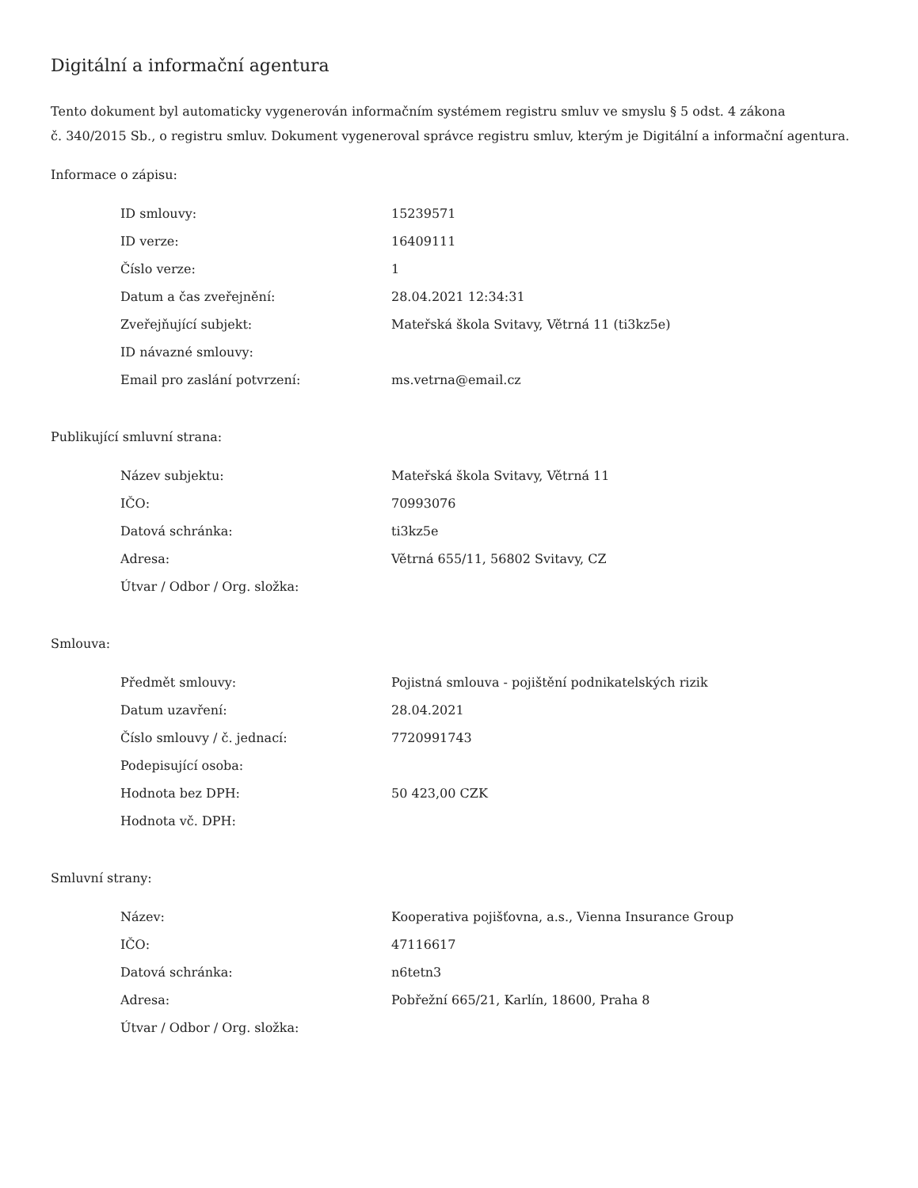Digitální a informační agentura
Tento dokument byl automaticky vygenerován informačním systémem registru smluv ve smyslu § 5 odst. 4 zákona
č. 340/2015 Sb., o registru smluv. Dokument vygeneroval správce registru smluv, kterým je Digitální a informační agentura.
Informace o zápisu:
| ID smlouvy: | 15239571 |
| ID verze: | 16409111 |
| Číslo verze: | 1 |
| Datum a čas zveřejnění: | 28.04.2021 12:34:31 |
| Zveřejňující subjekt: | Mateřská škola Svitavy, Větrná 11 (ti3kz5e) |
| ID návazné smlouvy: | |
| Email pro zaslání potvrzení: | ms.vetrna@email.cz |
Publikující smluvní strana:
| Název subjektu: | Mateřská škola Svitavy, Větrná 11 |
| IČO: | 70993076 |
| Datová schránka: | ti3kz5e |
| Adresa: | Větrná 655/11, 56802 Svitavy, CZ |
| Útvar / Odbor / Org. složka: | |
Smlouva:
| Předmět smlouvy: | Pojistná smlouva - pojištění podnikatelských rizik |
| Datum uzavření: | 28.04.2021 |
| Číslo smlouvy / č. jednací: | 7720991743 |
| Podepisující osoba: | |
| Hodnota bez DPH: | 50 423,00 CZK |
| Hodnota vč. DPH: | |
Smluvní strany:
| Název: | Kooperativa pojišťovna, a.s., Vienna Insurance Group |
| IČO: | 47116617 |
| Datová schránka: | n6tetn3 |
| Adresa: | Pobřežní 665/21, Karlín, 18600, Praha 8 |
| Útvar / Odbor / Org. složka: | |